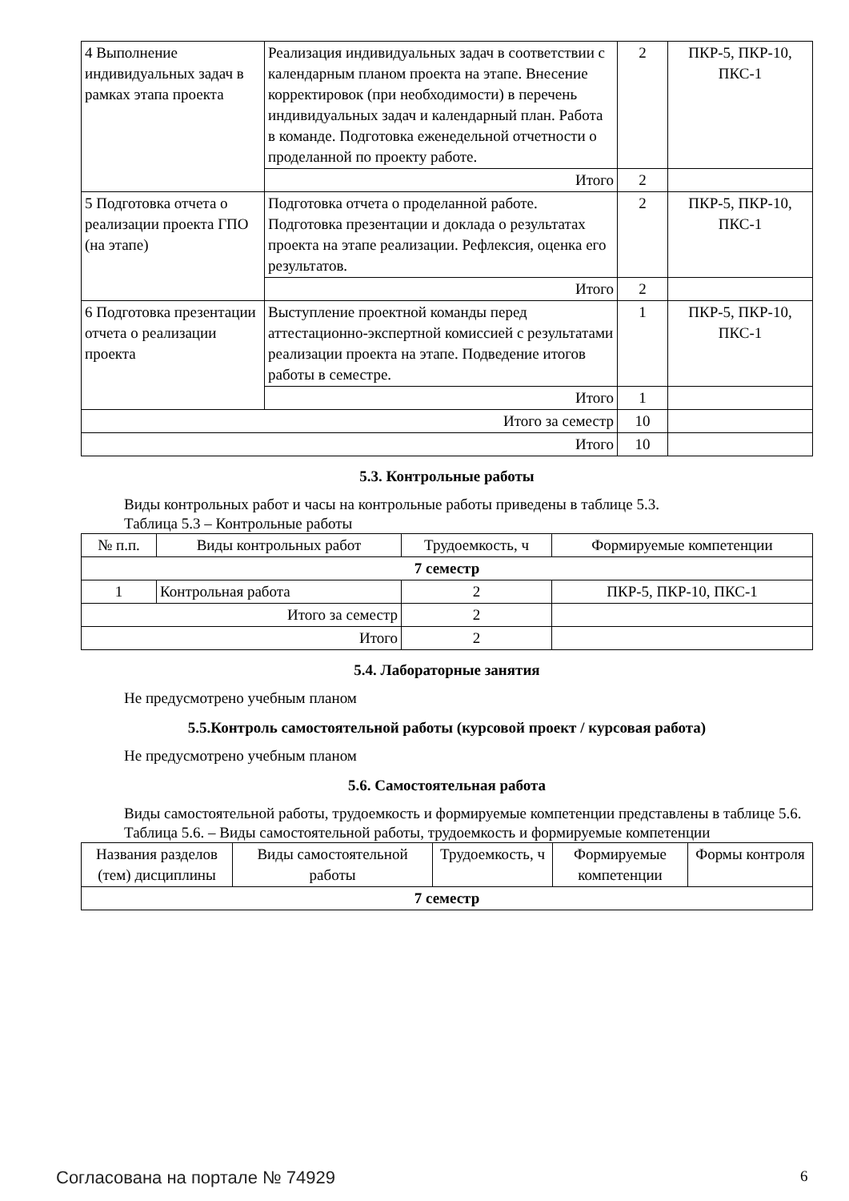| 4 Выполнение индивидуальных задач в рамках этапа проекта | Реализация индивидуальных задач в соответствии с календарным планом проекта на этапе. Внесение корректировок (при необходимости) в перечень индивидуальных задач и календарный план. Работа в команде. Подготовка еженедельной отчетности о проделанной по проекту работе. | 2 | ПКР-5, ПКР-10, ПКС-1 |
| | Итого | 2 | |
| 5 Подготовка отчета о реализации проекта ГПО (на этапе) | Подготовка отчета о проделанной работе. Подготовка презентации и доклада о результатах проекта на этапе реализации. Рефлексия, оценка его результатов. | 2 | ПКР-5, ПКР-10, ПКС-1 |
| | Итого | 2 | |
| 6 Подготовка презентации отчета о реализации проекта | Выступление проектной команды перед аттестационно-экспертной комиссией с результатами реализации проекта на этапе. Подведение итогов работы в семестре. | 1 | ПКР-5, ПКР-10, ПКС-1 |
| | Итого | 1 | |
| Итого за семестр | | 10 | |
| Итого | | 10 | |
5.3. Контрольные работы
Виды контрольных работ и часы на контрольные работы приведены в таблице 5.3.
Таблица 5.3 – Контрольные работы
| № п.п. | Виды контрольных работ | Трудоемкость, ч | Формируемые компетенции |
| --- | --- | --- | --- |
| 7 семестр | | | |
| 1 | Контрольная работа | 2 | ПКР-5, ПКР-10, ПКС-1 |
| Итого за семестр | | 2 | |
| Итого | | 2 | |
5.4. Лабораторные занятия
Не предусмотрено учебным планом
5.5.Контроль самостоятельной работы (курсовой проект / курсовая работа)
Не предусмотрено учебным планом
5.6. Самостоятельная работа
Виды самостоятельной работы, трудоемкость и формируемые компетенции представлены в таблице 5.6.
Таблица 5.6. – Виды самостоятельной работы, трудоемкость и формируемые компетенции
| Названия разделов (тем) дисциплины | Виды самостоятельной работы | Трудоемкость, ч | Формируемые компетенции | Формы контроля |
| --- | --- | --- | --- | --- |
| 7 семестр | | | | |
Согласована на портале № 74929 6